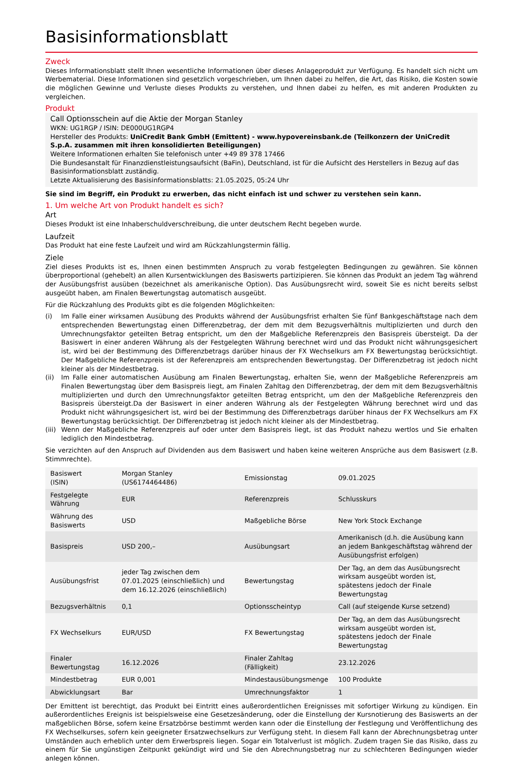Basisinformationsblatt
Zweck
Dieses Informationsblatt stellt Ihnen wesentliche Informationen über dieses Anlageprodukt zur Verfügung. Es handelt sich nicht um Werbematerial. Diese Informationen sind gesetzlich vorgeschrieben, um Ihnen dabei zu helfen, die Art, das Risiko, die Kosten sowie die möglichen Gewinne und Verluste dieses Produkts zu verstehen, und Ihnen dabei zu helfen, es mit anderen Produkten zu vergleichen.
Produkt
Call Optionsschein auf die Aktie der Morgan Stanley
WKN: UG1RGP / ISIN: DE000UG1RGP4
Hersteller des Produkts: UniCredit Bank GmbH (Emittent) - www.hypovereinsbank.de (Teilkonzern der UniCredit S.p.A. zusammen mit ihren konsolidierten Beteiligungen)
Weitere Informationen erhalten Sie telefonisch unter +49 89 378 17466
Die Bundesanstalt für Finanzdienstleistungsaufsicht (BaFin), Deutschland, ist für die Aufsicht des Herstellers in Bezug auf das Basisinformationsblatt zuständig.
Letzte Aktualisierung des Basisinformationsblatts: 21.05.2025, 05:24 Uhr
Sie sind im Begriff, ein Produkt zu erwerben, das nicht einfach ist und schwer zu verstehen sein kann.
1. Um welche Art von Produkt handelt es sich?
Art
Dieses Produkt ist eine Inhaberschuldverschreibung, die unter deutschem Recht begeben wurde.
Laufzeit
Das Produkt hat eine feste Laufzeit und wird am Rückzahlungstermin fällig.
Ziele
Ziel dieses Produkts ist es, Ihnen einen bestimmten Anspruch zu vorab festgelegten Bedingungen zu gewähren. Sie können überproportional (gehebelt) an allen Kursentwicklungen des Basiswerts partizipieren. Sie können das Produkt an jedem Tag während der Ausübungsfrist ausüben (bezeichnet als amerikanische Option). Das Ausübungsrecht wird, soweit Sie es nicht bereits selbst ausgeübt haben, am Finalen Bewertungstag automatisch ausgeübt.
Für die Rückzahlung des Produkts gibt es die folgenden Möglichkeiten:
(i) Im Falle einer wirksamen Ausübung des Produkts während der Ausübungsfrist erhalten Sie fünf Bankgeschäftstage nach dem entsprechenden Bewertungstag einen Differenzbetrag, der dem mit dem Bezugsverhältnis multiplizierten und durch den Umrechnungsfaktor geteilten Betrag entspricht, um den der Maßgebliche Referenzpreis den Basispreis übersteigt. Da der Basiswert in einer anderen Währung als der Festgelegten Währung berechnet wird und das Produkt nicht währungsgesichert ist, wird bei der Bestimmung des Differenzbetrags darüber hinaus der FX Wechselkurs am FX Bewertungstag berücksichtigt. Der Maßgebliche Referenzpreis ist der Referenzpreis am entsprechenden Bewertungstag. Der Differenzbetrag ist jedoch nicht kleiner als der Mindestbetrag.
(ii) Im Falle einer automatischen Ausübung am Finalen Bewertungstag, erhalten Sie, wenn der Maßgebliche Referenzpreis am Finalen Bewertungstag über dem Basispreis liegt, am Finalen Zahltag den Differenzbetrag, der dem mit dem Bezugsverhältnis multiplizierten und durch den Umrechnungsfaktor geteilten Betrag entspricht, um den der Maßgebliche Referenzpreis den Basispreis übersteigt.Da der Basiswert in einer anderen Währung als der Festgelegten Währung berechnet wird und das Produkt nicht währungsgesichert ist, wird bei der Bestimmung des Differenzbetrags darüber hinaus der FX Wechselkurs am FX Bewertungstag berücksichtigt. Der Differenzbetrag ist jedoch nicht kleiner als der Mindestbetrag.
(iii) Wenn der Maßgebliche Referenzpreis auf oder unter dem Basispreis liegt, ist das Produkt nahezu wertlos und Sie erhalten lediglich den Mindestbetrag.
Sie verzichten auf den Anspruch auf Dividenden aus dem Basiswert und haben keine weiteren Ansprüche aus dem Basiswert (z.B. Stimmrechte).
| Basiswert (ISIN) | Morgan Stanley (US6174464486) | Emissionstag | 09.01.2025 |
| Festgelegte Währung | EUR | Referenzpreis | Schlusskurs |
| Währung des Basiswerts | USD | Maßgebliche Börse | New York Stock Exchange |
| Basispreis | USD 200,– | Ausübungsart | Amerikanisch (d.h. die Ausübung kann an jedem Bankgeschäftstag während der Ausübungsfrist erfolgen) |
| Ausübungsfrist | jeder Tag zwischen dem 07.01.2025 (einschließlich) und dem 16.12.2026 (einschließlich) | Bewertungstag | Der Tag, an dem das Ausübungsrecht wirksam ausgeübt worden ist, spätestens jedoch der Finale Bewertungstag |
| Bezugsverhältnis | 0,1 | Optionsscheintyp | Call (auf steigende Kurse setzend) |
| FX Wechselkurs | EUR/USD | FX Bewertungstag | Der Tag, an dem das Ausübungsrecht wirksam ausgeübt worden ist, spätestens jedoch der Finale Bewertungstag |
| Finaler Bewertungstag | 16.12.2026 | Finaler Zahltag (Fälligkeit) | 23.12.2026 |
| Mindestbetrag | EUR 0,001 | Mindestausübungsmenge | 100 Produkte |
| Abwicklungsart | Bar | Umrechnungsfaktor | 1 |
Der Emittent ist berechtigt, das Produkt bei Eintritt eines außerordentlichen Ereignisses mit sofortiger Wirkung zu kündigen. Ein außerordentliches Ereignis ist beispielsweise eine Gesetzesänderung, oder die Einstellung der Kursnotierung des Basiswerts an der maßgeblichen Börse, sofern keine Ersatzbörse bestimmt werden kann oder die Einstellung der Festlegung und Veröffentlichung des FX Wechselkurses, sofern kein geeigneter Ersatzwechselkurs zur Verfügung steht. In diesem Fall kann der Abrechnungsbetrag unter Umständen auch erheblich unter dem Erwerbspreis liegen. Sogar ein Totalverlust ist möglich. Zudem tragen Sie das Risiko, dass zu einem für Sie ungünstigen Zeitpunkt gekündigt wird und Sie den Abrechnungsbetrag nur zu schlechteren Bedingungen wieder anlegen können.